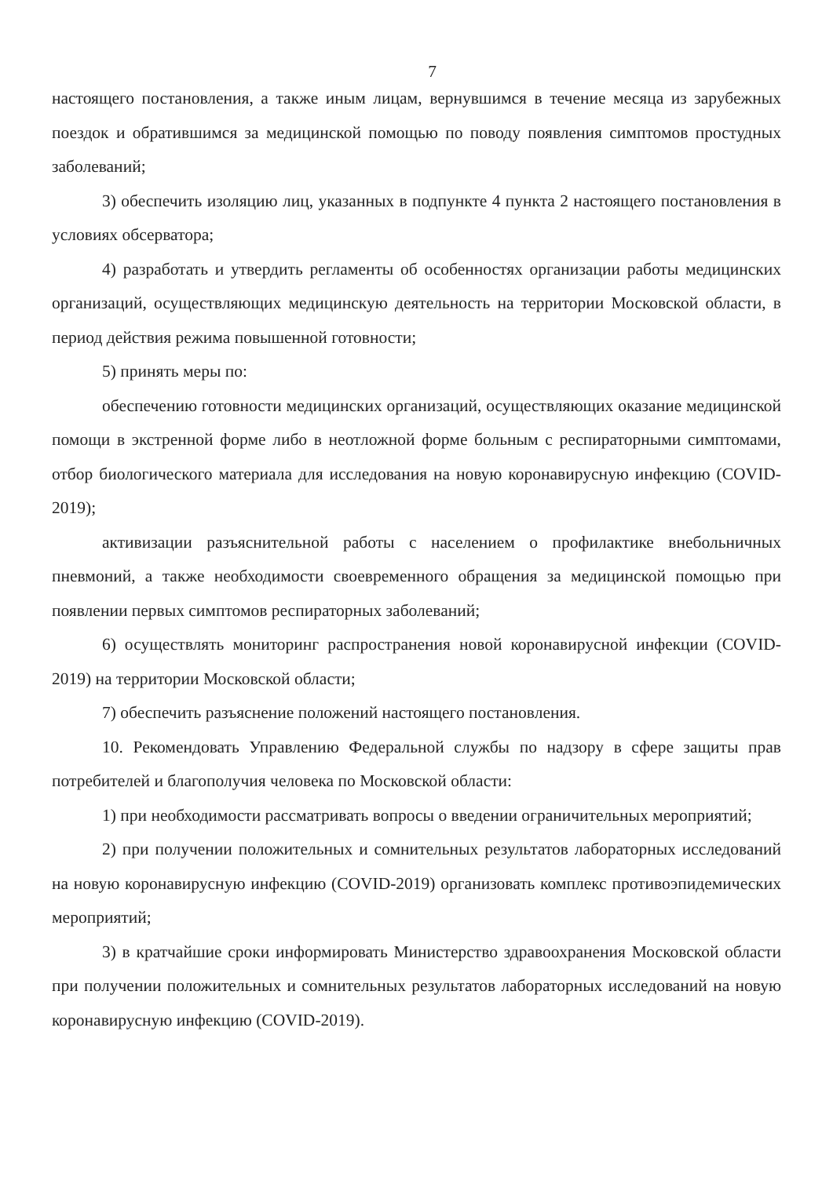7
настоящего постановления, а также иным лицам, вернувшимся в течение месяца из зарубежных поездок и обратившимся за медицинской помощью по поводу появления симптомов простудных заболеваний;
3) обеспечить изоляцию лиц, указанных в подпункте 4 пункта 2 настоящего постановления в условиях обсерватора;
4) разработать и утвердить регламенты об особенностях организации работы медицинских организаций, осуществляющих медицинскую деятельность на территории Московской области, в период действия режима повышенной готовности;
5) принять меры по:
обеспечению готовности медицинских организаций, осуществляющих оказание медицинской помощи в экстренной форме либо в неотложной форме больным с респираторными симптомами, отбор биологического материала для исследования на новую коронавирусную инфекцию (COVID-2019);
активизации разъяснительной работы с населением о профилактике внебольничных пневмоний, а также необходимости своевременного обращения за медицинской помощью при появлении первых симптомов респираторных заболеваний;
6) осуществлять мониторинг распространения новой коронавирусной инфекции (COVID-2019) на территории Московской области;
7) обеспечить разъяснение положений настоящего постановления.
10. Рекомендовать Управлению Федеральной службы по надзору в сфере защиты прав потребителей и благополучия человека по Московской области:
1) при необходимости рассматривать вопросы о введении ограничительных мероприятий;
2) при получении положительных и сомнительных результатов лабораторных исследований на новую коронавирусную инфекцию (COVID-2019) организовать комплекс противоэпидемических мероприятий;
3) в кратчайшие сроки информировать Министерство здравоохранения Московской области при получении положительных и сомнительных результатов лабораторных исследований на новую коронавирусную инфекцию (COVID-2019).